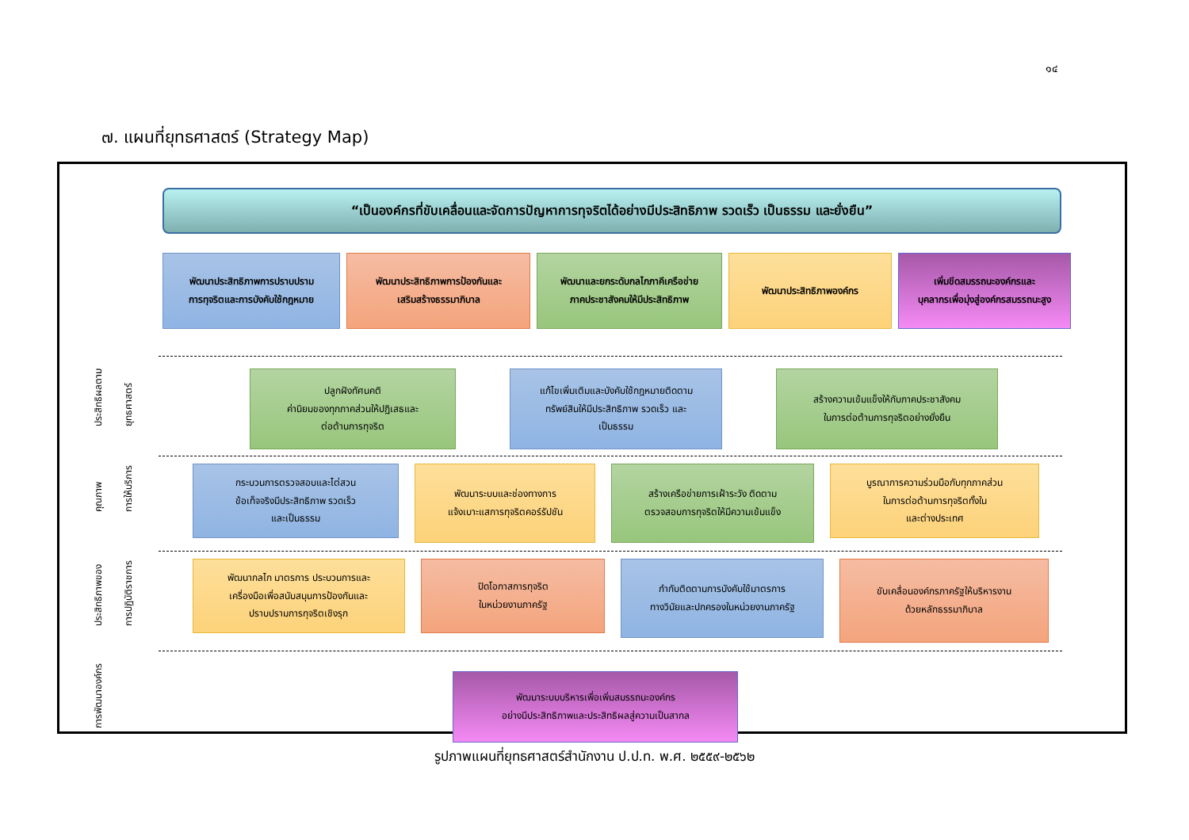๑๔
๗. แผนที่ยุทธศาสตร์ (Strategy Map)
“เป็นองค์กรที่ขับเคลื่อนและจัดการปัญหาการทุจริตได้อย่างมีประสิทธิภาพ รวดเร็ว เป็นธรรม และยั่งยืน”
พัฒนาประสิทธิภาพการปราบปราม
การทุจริตและการบังคับใช้กฎหมาย
พัฒนาประสิทธิภาพการป้องกันและ
เสริมสร้างธรรมาภิบาล
พัฒนาและยกระดับกลไกภาคีเครือข่าย
ภาคประชาสังคมให้มีประสิทธิภาพ
พัฒนาประสิทธิภาพองค์กร เพิ่มขีดสมรรถนะองค์กรและ
บุคลากรเพื่อมุ่งสู่องค์กรสมรรถนะสูง
ประสิทธิผลตาม ยุทธศาสตร์
ปลูกฝังทัศนคติ
ค่านิยมของทุกภาคส่วนให้ปฏิเสธและ
ต่อต้านการทุจริต
แก้ไขเพิ่มเติมและบังคับใช้กฎหมายติดตาม
ทรัพย์สินให้มีประสิทธิภาพ รวดเร็ว และ
เป็นธรรม
สร้างความเข้มแข็งให้กับภาคประชาสังคม
ในการต่อต้านการทุจริตอย่างยั่งยืน
คุณภาพ การให้บริการ
กระบวนการตรวจสอบและไต่สวน
ข้อเท็จจริงมีประสิทธิภาพ รวดเร็ว
และเป็นธรรม
พัฒนาระบบและช่องทางการ
แจ้งเบาะแสการทุจริตคอร์รัปชัน
สร้างเครือข่ายการเฝ้าระวัง ติดตาม
ตรวจสอบการทุจริตให้มีความเข้มแข็ง
บูรณาการความร่วมมือกับทุกภาคส่วน
ในการต่อต้านการทุจริตทั้งใน
และต่างประเทศ
ประสิทธิภาพของ การปฏิบัติราชการ
พัฒนากลไก มาตรการ ประบวนการและ
เครื่องมือเพื่อสนับสนุนการป้องกันและ
ปราบปรามการทุจริตเชิงรุก
ปิดโอกาสการทุจริต
ในหน่วยงานภาครัฐ
กำกับติดตามการบังคับใช้มาตรการ
ทางวินัยและปกครองในหน่วยงานภาครัฐ
ขับเคลื่อนองค์กรภาครัฐให้บริหารงาน
ด้วยหลักธรรมาภิบาล
การพัฒนาองค์กร
พัฒนาระบบบริหารเพื่อเพิ่มสมรรถนะองค์กร
อย่างมีประสิทธิภาพและประสิทธิผลสู่ความเป็นสากล
รูปภาพแผนที่ยุทธศาสตร์สำนักงาน ป.ป.ท. พ.ศ. ๒๕๕๙-๒๕๖๒